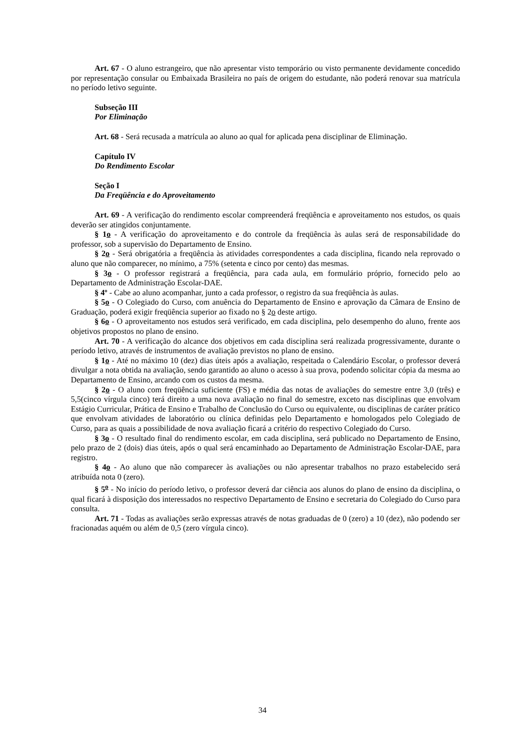Art. 67 - O aluno estrangeiro, que não apresentar visto temporário ou visto permanente devidamente concedido por representação consular ou Embaixada Brasileira no país de origem do estudante, não poderá renovar sua matrícula no período letivo seguinte.
Subseção III
Por Eliminação
Art. 68 - Será recusada a matrícula ao aluno ao qual for aplicada pena disciplinar de Eliminação.
Capítulo IV
Do Rendimento Escolar
Seção I
Da Freqüência e do Aproveitamento
Art. 69 - A verificação do rendimento escolar compreenderá freqüência e aproveitamento nos estudos, os quais deverão ser atingidos conjuntamente.
§ 1o - A verificação do aproveitamento e do controle da freqüência às aulas será de responsabilidade do professor, sob a supervisão do Departamento de Ensino.
§ 2o - Será obrigatória a freqüência às atividades correspondentes a cada disciplina, ficando nela reprovado o aluno que não comparecer, no mínimo, a 75% (setenta e cinco por cento) das mesmas.
§ 3o - O professor registrará a freqüência, para cada aula, em formulário próprio, fornecido pelo ao Departamento de Administração Escolar-DAE.
§ 4º - Cabe ao aluno acompanhar, junto a cada professor, o registro da sua freqüência às aulas.
§ 5o - O Colegiado do Curso, com anuência do Departamento de Ensino e aprovação da Câmara de Ensino de Graduação, poderá exigir freqüência superior ao fixado no § 2o deste artigo.
§ 6o - O aproveitamento nos estudos será verificado, em cada disciplina, pelo desempenho do aluno, frente aos objetivos propostos no plano de ensino.
Art. 70 - A verificação do alcance dos objetivos em cada disciplina será realizada progressivamente, durante o período letivo, através de instrumentos de avaliação previstos no plano de ensino.
§ 1o - Até no máximo 10 (dez) dias úteis após a avaliação, respeitada o Calendário Escolar, o professor deverá divulgar a nota obtida na avaliação, sendo garantido ao aluno o acesso à sua prova, podendo solicitar cópia da mesma ao Departamento de Ensino, arcando com os custos da mesma.
§ 2o - O aluno com freqüência suficiente (FS) e média das notas de avaliações do semestre entre 3,0 (três) e 5,5(cinco vírgula cinco) terá direito a uma nova avaliação no final do semestre, exceto nas disciplinas que envolvam Estágio Curricular, Prática de Ensino e Trabalho de Conclusão do Curso ou equivalente, ou disciplinas de caráter prático que envolvam atividades de laboratório ou clínica definidas pelo Departamento e homologados pelo Colegiado de Curso, para as quais a possibilidade de nova avaliação ficará a critério do respectivo Colegiado do Curso.
§ 3o - O resultado final do rendimento escolar, em cada disciplina, será publicado no Departamento de Ensino, pelo prazo de 2 (dois) dias úteis, após o qual será encaminhado ao Departamento de Administração Escolar-DAE, para registro.
§ 4o - Ao aluno que não comparecer às avaliações ou não apresentar trabalhos no prazo estabelecido será atribuída nota 0 (zero).
§ 5<sup>o</sup> - No início do período letivo, o professor deverá dar ciência aos alunos do plano de ensino da disciplina, o qual ficará à disposição dos interessados no respectivo Departamento de Ensino e secretaria do Colegiado do Curso para consulta.
Art. 71 - Todas as avaliações serão expressas através de notas graduadas de 0 (zero) a 10 (dez), não podendo ser fracionadas aquém ou além de 0,5 (zero vírgula cinco).
34